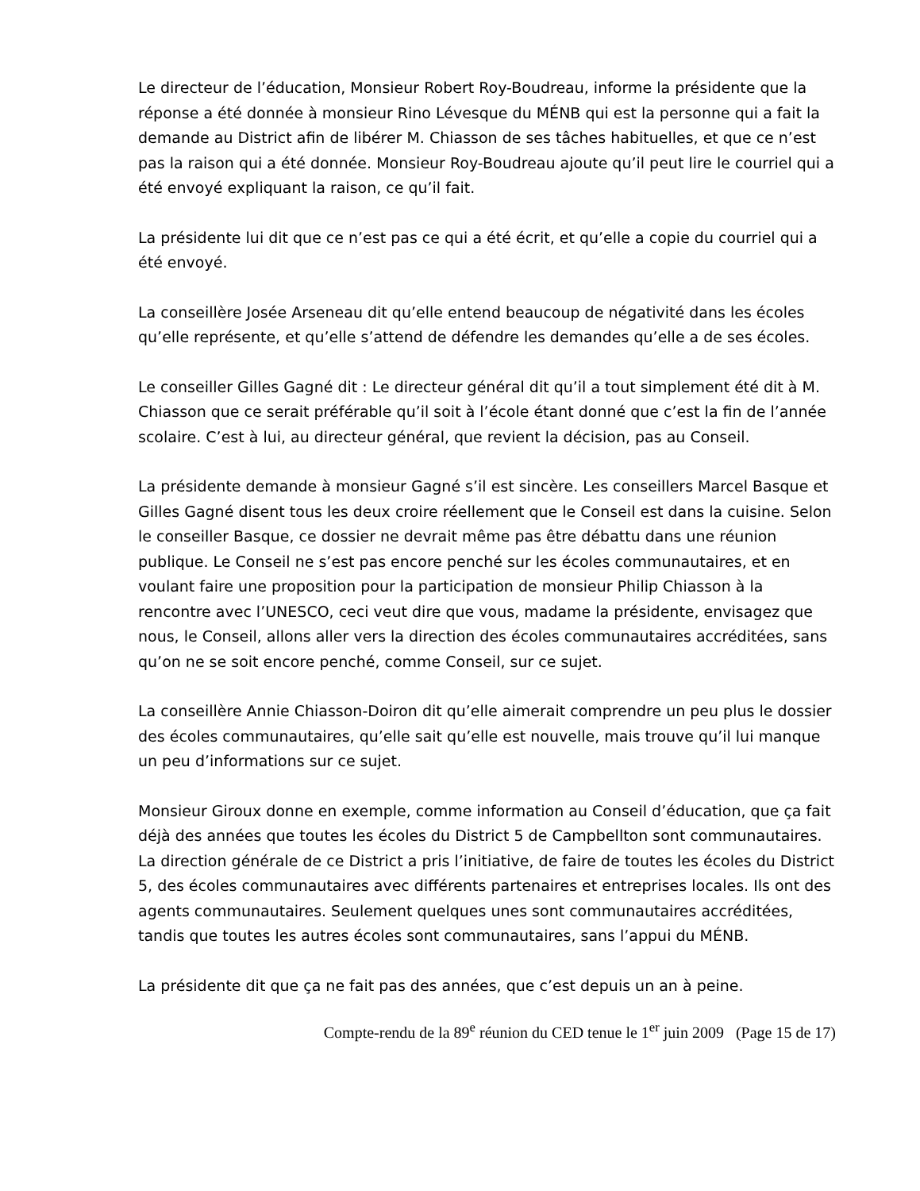Le directeur de l’éducation, Monsieur Robert Roy-Boudreau, informe la présidente que la réponse a été donnée à monsieur Rino Lévesque du MÉNB qui est la personne qui a fait la demande au District afin de libérer M. Chiasson de ses tâches habituelles, et que ce n’est pas la raison qui a été donnée. Monsieur Roy-Boudreau ajoute qu’il peut lire le courriel qui a été envoyé expliquant la raison, ce qu’il fait.
La présidente lui dit que ce n’est pas ce qui a été écrit, et qu’elle a copie du courriel qui a été envoyé.
La conseillère Josée Arseneau dit qu’elle entend beaucoup de négativité dans les écoles qu’elle représente, et qu’elle s’attend de défendre les demandes qu’elle a de ses écoles.
Le conseiller Gilles Gagné dit : Le directeur général dit qu’il a tout simplement été dit à M. Chiasson que ce serait préférable qu’il soit à l’école étant donné que c’est la fin de l’année scolaire. C’est à lui, au directeur général, que revient la décision, pas au Conseil.
La présidente demande à monsieur Gagné s’il est sincère. Les conseillers Marcel Basque et Gilles Gagné disent tous les deux croire réellement que le Conseil est dans la cuisine. Selon le conseiller Basque, ce dossier ne devrait même pas être débattu dans une réunion publique. Le Conseil ne s’est pas encore penché sur les écoles communautaires, et en voulant faire une proposition pour la participation de monsieur Philip Chiasson à la rencontre avec l’UNESCO, ceci veut dire que vous, madame la présidente, envisagez que nous, le Conseil, allons aller vers la direction des écoles communautaires accréditées, sans qu’on ne se soit encore penché, comme Conseil, sur ce sujet.
La conseillère Annie Chiasson-Doiron dit qu’elle aimerait comprendre un peu plus le dossier des écoles communautaires, qu’elle sait qu’elle est nouvelle, mais trouve qu’il lui manque un peu d’informations sur ce sujet.
Monsieur Giroux donne en exemple, comme information au Conseil d’éducation, que ça fait déjà des années que toutes les écoles du District 5 de Campbellton sont communautaires. La direction générale de ce District a pris l’initiative, de faire de toutes les écoles du District 5, des écoles communautaires avec différents partenaires et entreprises locales. Ils ont des agents communautaires. Seulement quelques unes sont communautaires accréditées, tandis que toutes les autres écoles sont communautaires, sans l’appui du MÉNB.
La présidente dit que ça ne fait pas des années, que c’est depuis un an à peine.
Compte-rendu de la 89<sup>e</sup> réunion du CED tenue le 1<sup>er</sup> juin 2009 (Page 15 de 17)